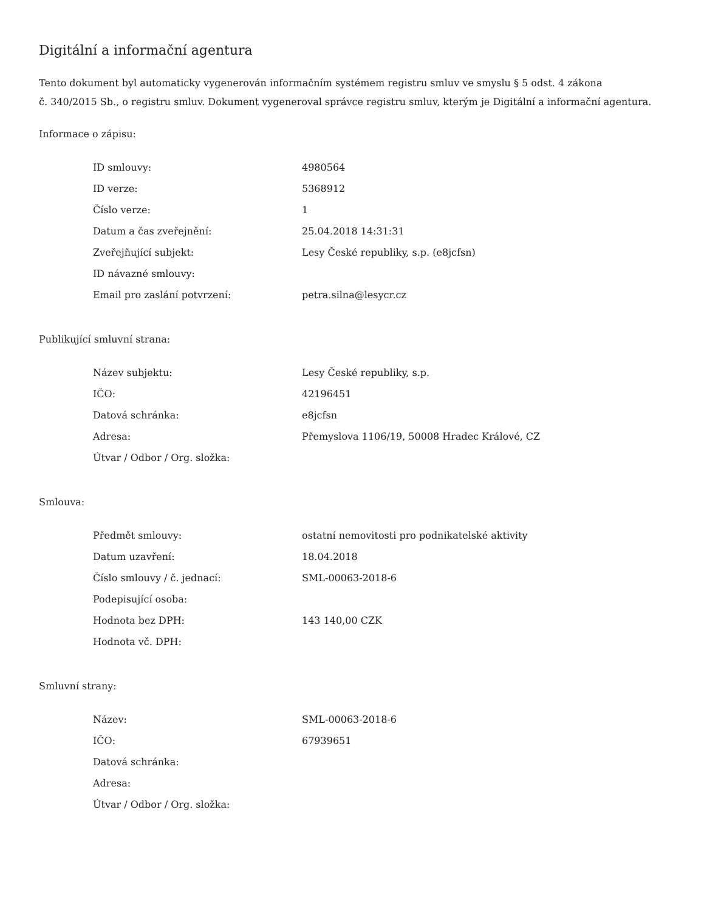Digitální a informační agentura
Tento dokument byl automaticky vygenerován informačním systémem registru smluv ve smyslu § 5 odst. 4 zákona
č. 340/2015 Sb., o registru smluv. Dokument vygeneroval správce registru smluv, kterým je Digitální a informační agentura.
Informace o zápisu:
| ID smlouvy: | 4980564 |
| ID verze: | 5368912 |
| Číslo verze: | 1 |
| Datum a čas zveřejnění: | 25.04.2018 14:31:31 |
| Zveřejňující subjekt: | Lesy České republiky, s.p. (e8jcfsn) |
| ID návazné smlouvy: | |
| Email pro zaslání potvrzení: | petra.silna@lesycr.cz |
Publikující smluvní strana:
| Název subjektu: | Lesy České republiky, s.p. |
| IČO: | 42196451 |
| Datová schránka: | e8jcfsn |
| Adresa: | Přemyslova 1106/19, 50008 Hradec Králové, CZ |
| Útvar / Odbor / Org. složka: | |
Smlouva:
| Předmět smlouvy: | ostatní nemovitosti pro podnikatelské aktivity |
| Datum uzavření: | 18.04.2018 |
| Číslo smlouvy / č. jednací: | SML-00063-2018-6 |
| Podepisující osoba: | |
| Hodnota bez DPH: | 143 140,00 CZK |
| Hodnota vč. DPH: | |
Smluvní strany:
| Název: | SML-00063-2018-6 |
| IČO: | 67939651 |
| Datová schránka: | |
| Adresa: | |
| Útvar / Odbor / Org. složka: | |